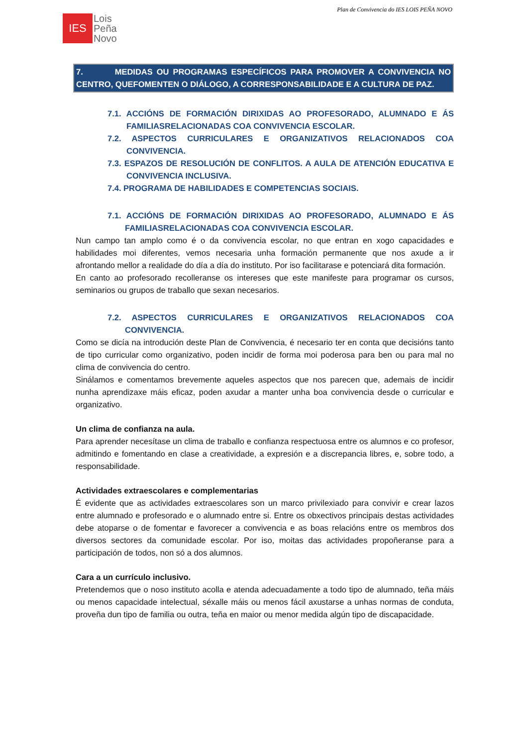Plan de Convivencia do IES LOIS PEÑA NOVO
IES
Lois
Peña
Novo
7. MEDIDAS OU PROGRAMAS ESPECÍFICOS PARA PROMOVER A CONVIVENCIA NO CENTRO, QUEFOMENTEN O DIÁLOGO, A CORRESPONSABILIDADE E A CULTURA DE PAZ.
7.1. ACCIÓNS DE FORMACIÓN DIRIXIDAS AO PROFESORADO, ALUMNADO E ÁS FAMILIASRELACIONADAS COA CONVIVENCIA ESCOLAR.
7.2. ASPECTOS CURRICULARES E ORGANIZATIVOS RELACIONADOS COA CONVIVENCIA.
7.3. ESPAZOS DE RESOLUCIÓN DE CONFLITOS. A AULA DE ATENCIÓN EDUCATIVA E CONVIVENCIA INCLUSIVA.
7.4. PROGRAMA DE HABILIDADES E COMPETENCIAS SOCIAIS.
7.1. ACCIÓNS DE FORMACIÓN DIRIXIDAS AO PROFESORADO, ALUMNADO E ÁS FAMILIASRELACIONADAS COA CONVIVENCIA ESCOLAR.
Nun campo tan amplo como é o da convivencia escolar, no que entran en xogo capacidades e habilidades moi diferentes, vemos necesaria unha formación permanente que nos axude a ir afrontando mellor a realidade do día a día do instituto. Por iso facilitarase e potenciará dita formación.
En canto ao profesorado recolleranse os intereses que este manifeste para programar os cursos, seminarios ou grupos de traballo que sexan necesarios.
7.2. ASPECTOS CURRICULARES E ORGANIZATIVOS RELACIONADOS COA CONVIVENCIA.
Como se dicía na introdución deste Plan de Convivencia, é necesario ter en conta que decisións tanto de tipo curricular como organizativo, poden incidir de forma moi poderosa para ben ou para mal no clima de convivencia do centro.
Sinálamos e comentamos brevemente aqueles aspectos que nos parecen que, ademais de incidir nunha aprendizaxe máis eficaz, poden axudar a manter unha boa convivencia desde o curricular e organizativo.
Un clima de confianza na aula.
Para aprender necesítase un clima de traballo e confianza respectuosa entre os alumnos e co profesor, admitindo e fomentando en clase a creatividade, a expresión e a discrepancia libres, e, sobre todo, a responsabilidade.
Actividades extraescolares e complementarias
É evidente que as actividades extraescolares son un marco privilexiado para convivir e crear lazos entre alumnado e profesorado e o alumnado entre si. Entre os obxectivos principais destas actividades debe atoparse o de fomentar e favorecer a convivencia e as boas relacións entre os membros dos diversos sectores da comunidade escolar. Por iso, moitas das actividades propoñeranse para a participación de todos, non só a dos alumnos.
Cara a un currículo inclusivo.
Pretendemos que o noso instituto acolla e atenda adecuadamente a todo tipo de alumnado, teña máis ou menos capacidade intelectual, séxalle máis ou menos fácil axustarse a unhas normas de conduta, proveña dun tipo de familia ou outra, teña en maior ou menor medida algún tipo de discapacidade.